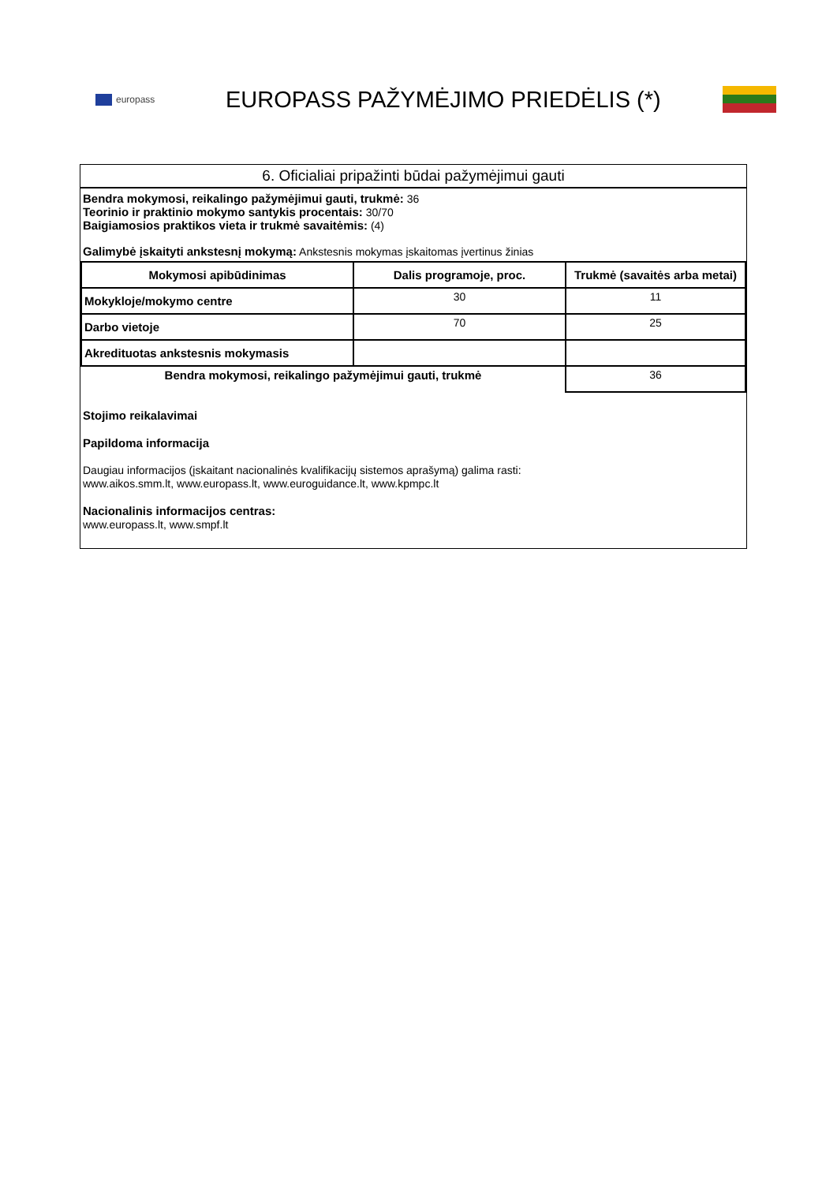europass
EUROPASS PAŽYMĖJIMO PRIEDĖLIS (*)
6. Oficialiai pripažinti būdai pažymėjimui gauti
Bendra mokymosi, reikalingo pažymėjimui gauti, trukmė: 36
Teorinio ir praktinio mokymo santykis procentais: 30/70
Baigiamosios praktikos vieta ir trukmė savaitėmis: (4)
Galimybė įskaityti ankstesnį mokymą: Ankstesnis mokymas įskaitomas įvertinus žinias
| Mokymosi apibūdinimas | Dalis programoje, proc. | Trukmė (savaitės arba metai) |
| --- | --- | --- |
| Mokykloje/mokymo centre | 30 | 11 |
| Darbo vietoje | 70 | 25 |
| Akredituotas ankstesnis mokymasis | | |
| Bendra mokymosi, reikalingo pažymėjimui gauti, trukmė | | 36 |
Stojimo reikalavimai
Papildoma informacija
Daugiau informacijos (įskaitant nacionalinės kvalifikacijų sistemos aprašymą) galima rasti:
www.aikos.smm.lt, www.europass.lt, www.euroguidance.lt, www.kpmpc.lt
Nacionalinis informacijos centras:
www.europass.lt, www.smpf.lt